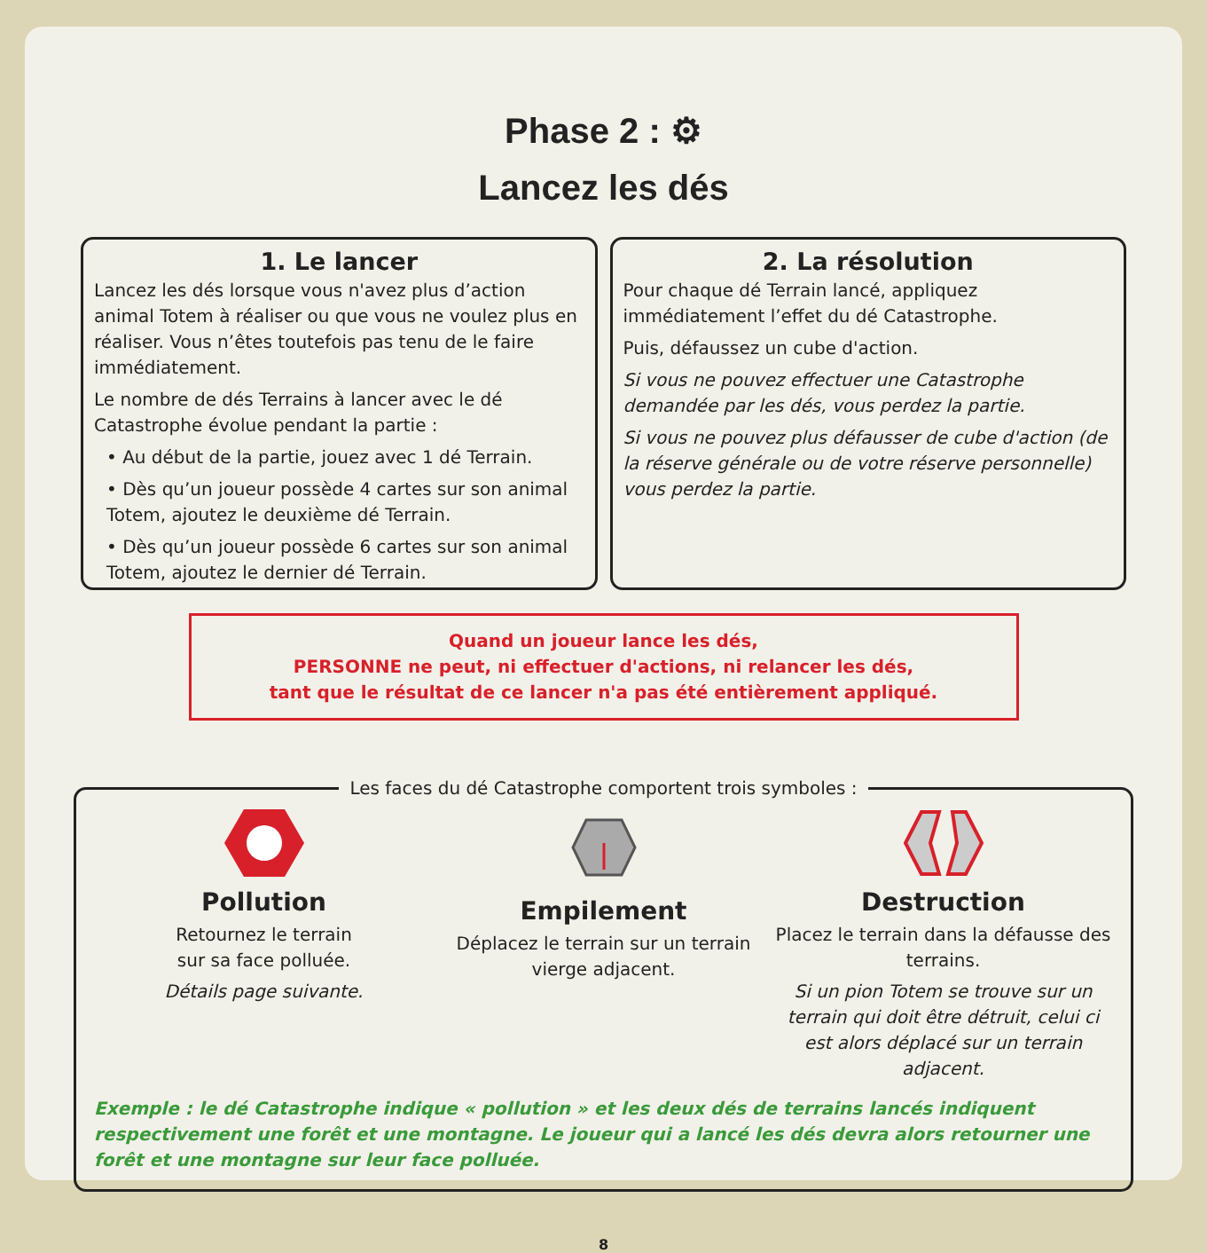Phase 2 : ⚙
Lancez les dés
1. Le lancer
Lancez les dés lorsque vous n'avez plus d’action animal Totem à réaliser ou que vous ne voulez plus en réaliser. Vous n’êtes toutefois pas tenu de le faire immédiatement.
Le nombre de dés Terrains à lancer avec le dé Catastrophe évolue pendant la partie :
• Au début de la partie, jouez avec 1 dé Terrain.
• Dès qu’un joueur possède 4 cartes sur son animal Totem, ajoutez le deuxième dé Terrain.
• Dès qu’un joueur possède 6 cartes sur son animal Totem, ajoutez le dernier dé Terrain.
2. La résolution
Pour chaque dé Terrain lancé, appliquez immédiatement l’effet du dé Catastrophe.
Puis, défaussez un cube d'action.
Si vous ne pouvez effectuer une Catastrophe demandée par les dés, vous perdez la partie.
Si vous ne pouvez plus défausser de cube d'action (de la réserve générale ou de votre réserve personnelle) vous perdez la partie.
Quand un joueur lance les dés,
PERSONNE ne peut, ni effectuer d'actions, ni relancer les dés,
tant que le résultat de ce lancer n'a pas été entièrement appliqué.
Les faces du dé Catastrophe comportent trois symboles :
Pollution
Retournez le terrain
sur sa face polluée.
Détails page suivante.
Empilement
Déplacez le terrain sur un terrain vierge adjacent.
Destruction
Placez le terrain dans la défausse des terrains.
Si un pion Totem se trouve sur un terrain qui doit être détruit, celui ci est alors déplacé sur un terrain adjacent.
Exemple : le dé Catastrophe indique « pollution » et les deux dés de terrains lancés indiquent respectivement une forêt et une montagne. Le joueur qui a lancé les dés devra alors retourner une forêt et une montagne sur leur face polluée.
8